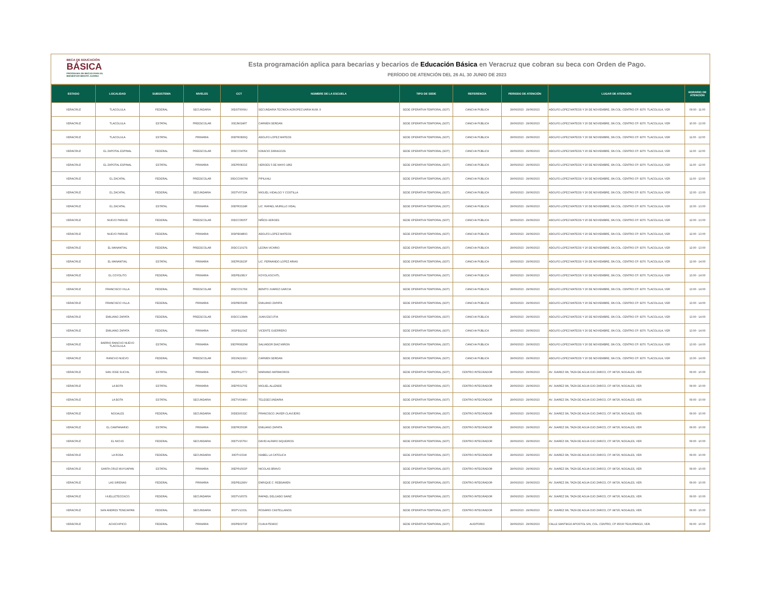BECA DE EDUCACIÓN
BÁSICA
PROGRAMA DE BECAS PARA EL
BIENESTAR BENITO JUÁREZ
Esta programación aplica para becarias y becarios de Educación Básica en Veracruz que cobran su beca con Orden de Pago.
PERÍODO DE ATENCIÓN DEL 26 AL 30 JUNIO DE 2023
| ESTADO | LOCALIDAD | SUBSISTEMA | NIVELES | CCT | NOMBRE DE LA ESCUELA | TIPO DE SEDE | REFERENCIA | PERIODO DE ATENCIÓN | LUGAR DE ATENCIÓN | HORARIO DE ATENCIÓN |
| --- | --- | --- | --- | --- | --- | --- | --- | --- | --- | --- |
| VERACRUZ | TLACOLULA | FEDERAL | SECUNDARIA | 30DST0009U | SECUNDARIA TECNICA AGROPECUARIA NUM. 9 | SEDE OPERATIVA TEMPORAL (SOT) | CANCHA PÚBLICA | 29/06/2023 - 29/06/2023 | ADOLFO LOPEZ MATEOS Y 20 DE NOVIEMBRE, SN COL. CENTRO CP. 9270. TLACOLULA, VER | 09:00 - 11:00 |
| VERACRUZ | TLACOLULA | ESTATAL | PREESCOLAR | 30EJN0246T | CARMEN SERDAN | SEDE OPERATIVA TEMPORAL (SOT) | CANCHA PÚBLICA | 29/06/2023 - 29/06/2023 | ADOLFO LOPEZ MATEOS Y 20 DE NOVIEMBRE, SN COL. CENTRO CP. 9270. TLACOLULA, VER | 10:00 - 12:00 |
| VERACRUZ | TLACOLULA | ESTATAL | PRIMARIA | 30EPR0826Q | ADOLFO LOPEZ MATEOS | SEDE OPERATIVA TEMPORAL (SOT) | CANCHA PÚBLICA | 29/06/2023 - 29/06/2023 | ADOLFO LOPEZ MATEOS Y 20 DE NOVIEMBRE, SN COL. CENTRO CP. 9270. TLACOLULA, VER | 11:00 - 12:00 |
| VERACRUZ | EL ZAPOTAL ESPINAL | FEDERAL | PREESCOLAR | 30DCC0476X | IGNACIO ZARAGOZA | SEDE OPERATIVA TEMPORAL (SOT) | CANCHA PÚBLICA | 29/06/2023 - 29/06/2023 | ADOLFO LOPEZ MATEOS Y 20 DE NOVIEMBRE, SN COL. CENTRO CP. 9270. TLACOLULA, VER | 11:00 - 12:00 |
| VERACRUZ | EL ZAPOTAL ESPINAL | ESTATAL | PRIMARIA | 30EPR0833Z | HEROES 5 DE MAYO 1862 | SEDE OPERATIVA TEMPORAL (SOT) | CANCHA PÚBLICA | 29/06/2023 - 29/06/2023 | ADOLFO LOPEZ MATEOS Y 20 DE NOVIEMBRE, SN COL. CENTRO CP. 9270. TLACOLULA, VER | 11:00 - 12:00 |
| VERACRUZ | EL ZACATAL | FEDERAL | PREESCOLAR | 30DCC0907W | PIPILKALI | SEDE OPERATIVA TEMPORAL (SOT) | CANCHA PÚBLICA | 29/06/2023 - 29/06/2023 | ADOLFO LOPEZ MATEOS Y 20 DE NOVIEMBRE, SN COL. CENTRO CP. 9270. TLACOLULA, VER | 11:00 - 13:00 |
| VERACRUZ | EL ZACATAL | FEDERAL | SECUNDARIA | 30DTV0733A | MIGUEL HIDALGO Y COSTILLA | SEDE OPERATIVA TEMPORAL (SOT) | CANCHA PÚBLICA | 29/06/2023 - 29/06/2023 | ADOLFO LOPEZ MATEOS Y 20 DE NOVIEMBRE, SN COL. CENTRO CP. 9270. TLACOLULA, VER | 12:00 - 13:00 |
| VERACRUZ | EL ZACATAL | ESTATAL | PRIMARIA | 30EPR3324R | LIC. RAFAEL MURILLO VIDAL | SEDE OPERATIVA TEMPORAL (SOT) | CANCHA PÚBLICA | 29/06/2023 - 29/06/2023 | ADOLFO LOPEZ MATEOS Y 20 DE NOVIEMBRE, SN COL. CENTRO CP. 9270. TLACOLULA, VER | 12:00 - 13:00 |
| VERACRUZ | NUEVO PARAJE | FEDERAL | PREESCOLAR | 30DCC0835T | NIÑOS HEROES | SEDE OPERATIVA TEMPORAL (SOT) | CANCHA PÚBLICA | 29/06/2023 - 29/06/2023 | ADOLFO LOPEZ MATEOS Y 20 DE NOVIEMBRE, SN COL. CENTRO CP. 9270. TLACOLULA, VER | 12:00 - 13:00 |
| VERACRUZ | NUEVO PARAJE | FEDERAL | PRIMARIA | 30DPB0480O | ADOLFO LOPEZ MATEOS | SEDE OPERATIVA TEMPORAL (SOT) | CANCHA PÚBLICA | 29/06/2023 - 29/06/2023 | ADOLFO LOPEZ MATEOS Y 20 DE NOVIEMBRE, SN COL. CENTRO CP. 9270. TLACOLULA, VER | 12:00 - 13:00 |
| VERACRUZ | EL MANANTIAL | FEDERAL | PREESCOLAR | 30DCC1017S | LEONA VICARIO | SEDE OPERATIVA TEMPORAL (SOT) | CANCHA PÚBLICA | 29/06/2023 - 29/06/2023 | ADOLFO LOPEZ MATEOS Y 20 DE NOVIEMBRE, SN COL. CENTRO CP. 9270. TLACOLULA, VER | 12:00 - 13:00 |
| VERACRUZ | EL MANANTIAL | ESTATAL | PRIMARIA | 30EPR2923F | LIC. FERNANDO LOPEZ ARIAS | SEDE OPERATIVA TEMPORAL (SOT) | CANCHA PÚBLICA | 29/06/2023 - 29/06/2023 | ADOLFO LOPEZ MATEOS Y 20 DE NOVIEMBRE, SN COL. CENTRO CP. 9270. TLACOLULA, VER | 12:00 - 14:00 |
| VERACRUZ | EL COYOLITO | FEDERAL | PRIMARIA | 30DPB1081Y | KOYOLXOCHITL | SEDE OPERATIVA TEMPORAL (SOT) | CANCHA PÚBLICA | 29/06/2023 - 29/06/2023 | ADOLFO LOPEZ MATEOS Y 20 DE NOVIEMBRE, SN COL. CENTRO CP. 9270. TLACOLULA, VER | 13:00 - 14:00 |
| VERACRUZ | FRANCISCO VILLA | FEDERAL | PREESCOLAR | 30DCC0179X | BENITO JUAREZ GARCIA | SEDE OPERATIVA TEMPORAL (SOT) | CANCHA PÚBLICA | 29/06/2023 - 29/06/2023 | ADOLFO LOPEZ MATEOS Y 20 DE NOVIEMBRE, SN COL. CENTRO CP. 9270. TLACOLULA, VER | 13:00 - 14:00 |
| VERACRUZ | FRANCISCO VILLA | FEDERAL | PRIMARIA | 30DPB0593R | EMILIANO ZAPATA | SEDE OPERATIVA TEMPORAL (SOT) | CANCHA PÚBLICA | 29/06/2023 - 29/06/2023 | ADOLFO LOPEZ MATEOS Y 20 DE NOVIEMBRE, SN COL. CENTRO CP. 9270. TLACOLULA, VER | 13:00 - 14:00 |
| VERACRUZ | EMILIANO ZAPATA | FEDERAL | PREESCOLAR | 30DCC1384N | JUAN ESCUTIA | SEDE OPERATIVA TEMPORAL (SOT) | CANCHA PÚBLICA | 29/06/2023 - 29/06/2023 | ADOLFO LOPEZ MATEOS Y 20 DE NOVIEMBRE, SN COL. CENTRO CP. 9270. TLACOLULA, VER | 13:00 - 14:00 |
| VERACRUZ | EMILIANO ZAPATA | FEDERAL | PRIMARIA | 30DPB1154Z | VICENTE GUERRERO | SEDE OPERATIVA TEMPORAL (SOT) | CANCHA PÚBLICA | 29/06/2023 - 29/06/2023 | ADOLFO LOPEZ MATEOS Y 20 DE NOVIEMBRE, SN COL. CENTRO CP. 9270. TLACOLULA, VER | 13:00 - 14:00 |
| VERACRUZ | BARRIO RANCHO NUEVO TLACOLULA | ESTATAL | PRIMARIA | 30EPR0820W | SALVADOR DIAZ MIRON | SEDE OPERATIVA TEMPORAL (SOT) | CANCHA PÚBLICA | 29/06/2023 - 29/06/2023 | ADOLFO LOPEZ MATEOS Y 20 DE NOVIEMBRE, SN COL. CENTRO CP. 9270. TLACOLULA, VER | 13:00 - 14:00 |
| VERACRUZ | RANCHO NUEVO | FEDERAL | PREESCOLAR | 30DJN2192U | CARMEN SERDAN | SEDE OPERATIVA TEMPORAL (SOT) | CANCHA PÚBLICA | 29/06/2023 - 29/06/2023 | ADOLFO LOPEZ MATEOS Y 20 DE NOVIEMBRE, SN COL. CENTRO CP. 9270. TLACOLULA, VER | 13:00 - 14:00 |
| VERACRUZ | SAN JOSE SUCHIL | ESTATAL | PRIMARIA | 30EPR1277J | MARIANO MATAMOROS | SEDE OPERATIVA TEMPORAL (SOT) | CENTRO INTEGRADOR | 29/06/2023 - 29/06/2023 | AV. JUAREZ SN, TAZA DE AGUA OJO ZARCO, CP. 94726, NOGALES, VER. | 09:00 - 10:00 |
| VERACRUZ | LA BOTA | ESTATAL | PRIMARIA | 30EPR3170E | MIGUEL ALLENDE | SEDE OPERATIVA TEMPORAL (SOT) | CENTRO INTEGRADOR | 29/06/2023 - 29/06/2023 | AV. JUAREZ SN, TAZA DE AGUA OJO ZARCO, CP. 94726, NOGALES, VER. | 09:00 - 10:00 |
| VERACRUZ | LA BOTA | ESTATAL | SECUNDARIA | 30ETV0346H | TELESECUNDARIA | SEDE OPERATIVA TEMPORAL (SOT) | CENTRO INTEGRADOR | 29/06/2023 - 29/06/2023 | AV. JUAREZ SN, TAZA DE AGUA OJO ZARCO, CP. 94726, NOGALES, VER. | 09:00 - 10:00 |
| VERACRUZ | NOGALES | FEDERAL | SECUNDARIA | 30DES0032C | FRANCISCO JAVIER CLAVIJERO | SEDE OPERATIVA TEMPORAL (SOT) | CENTRO INTEGRADOR | 29/06/2023 - 29/06/2023 | AV. JUAREZ SN, TAZA DE AGUA OJO ZARCO, CP. 94726, NOGALES, VER. | 09:00 - 10:00 |
| VERACRUZ | EL CAMPANARIO | ESTATAL | PRIMARIA | 30EPR3563R | EMILIANO ZAPATA | SEDE OPERATIVA TEMPORAL (SOT) | CENTRO INTEGRADOR | 29/06/2023 - 29/06/2023 | AV. JUAREZ SN, TAZA DE AGUA OJO ZARCO, CP. 94726, NOGALES, VER. | 09:00 - 10:00 |
| VERACRUZ | EL NICHO | FEDERAL | SECUNDARIA | 30DTV1576H | DAVID ALFARO SIQUEIROS | SEDE OPERATIVA TEMPORAL (SOT) | CENTRO INTEGRADOR | 29/06/2023 - 29/06/2023 | AV. JUAREZ SN, TAZA DE AGUA OJO ZARCO, CP. 94726, NOGALES, VER. | 09:00 - 10:00 |
| VERACRUZ | LA ROSA | FEDERAL | SECUNDARIA | 30DTV1534I | ISABEL LA CATOLICA | SEDE OPERATIVA TEMPORAL (SOT) | CENTRO INTEGRADOR | 29/06/2023 - 29/06/2023 | AV. JUAREZ SN, TAZA DE AGUA OJO ZARCO, CP. 94726, NOGALES, VER. | 09:00 - 10:00 |
| VERACRUZ | SANTA CRUZ MUYUAPAN | ESTATAL | PRIMARIA | 30EPR1503P | NICOLAS BRAVO | SEDE OPERATIVA TEMPORAL (SOT) | CENTRO INTEGRADOR | 29/06/2023 - 29/06/2023 | AV. JUAREZ SN, TAZA DE AGUA OJO ZARCO, CP. 94726, NOGALES, VER. | 09:00 - 10:00 |
| VERACRUZ | LAS SIRENAS | FEDERAL | PRIMARIA | 30DPB1299V | ENRIQUE C. REBSAMEN | SEDE OPERATIVA TEMPORAL (SOT) | CENTRO INTEGRADOR | 29/06/2023 - 29/06/2023 | AV. JUAREZ SN, TAZA DE AGUA OJO ZARCO, CP. 94726, NOGALES, VER. | 09:00 - 10:00 |
| VERACRUZ | HUELLETECOXCO | FEDERAL | SECUNDARIA | 30DTV1657S | RAFAEL DELGADO SAINZ | SEDE OPERATIVA TEMPORAL (SOT) | CENTRO INTEGRADOR | 29/06/2023 - 29/06/2023 | AV. JUAREZ SN, TAZA DE AGUA OJO ZARCO, CP. 94726, NOGALES, VER. | 09:00 - 10:00 |
| VERACRUZ | SAN ANDRES TENEJAPAN | FEDERAL | SECUNDARIA | 30DTV1333L | ROSARIO CASTELLANOS | SEDE OPERATIVA TEMPORAL (SOT) | CENTRO INTEGRADOR | 29/06/2023 - 29/06/2023 | AV. JUAREZ SN, TAZA DE AGUA OJO ZARCO, CP. 94726, NOGALES, VER. | 09:00 - 10:00 |
| VERACRUZ | ACHICHIPICO | FEDERAL | PRIMARIA | 30DPB0373F | CUAUHTEMOC | SEDE OPERATIVA TEMPORAL (SOT) | AUDITORIO | 29/06/2023 - 29/06/2023 | CALLE SANTIAGO APOSTOL S/N, COL. CENTRO, CP 95030 TEHUIPANGO, VER. | 09:00 - 10:00 |